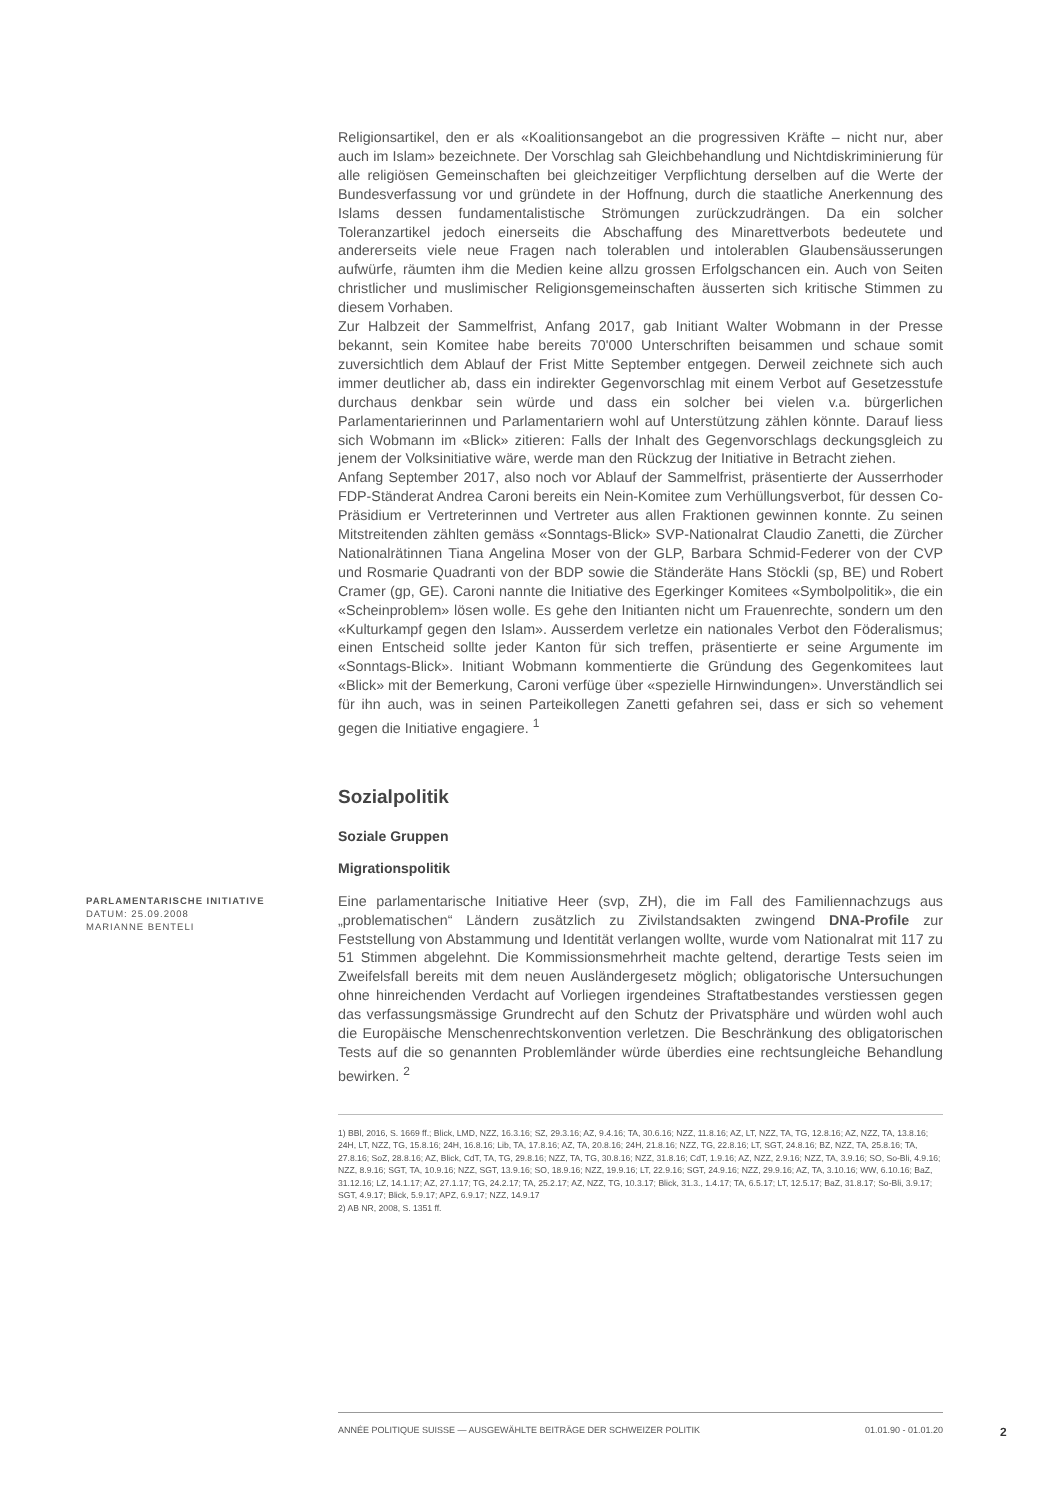Religionsartikel, den er als «Koalitionsangebot an die progressiven Kräfte – nicht nur, aber auch im Islam» bezeichnete. Der Vorschlag sah Gleichbehandlung und Nichtdiskriminierung für alle religiösen Gemeinschaften bei gleichzeitiger Verpflichtung derselben auf die Werte der Bundesverfassung vor und gründete in der Hoffnung, durch die staatliche Anerkennung des Islams dessen fundamentalistische Strömungen zurückzudrängen. Da ein solcher Toleranzartikel jedoch einerseits die Abschaffung des Minarettverbots bedeutete und andererseits viele neue Fragen nach tolerablen und intolerablen Glaubensäusserungen aufwürfe, räumten ihm die Medien keine allzu grossen Erfolgschancen ein. Auch von Seiten christlicher und muslimischer Religionsgemeinschaften äusserten sich kritische Stimmen zu diesem Vorhaben.
Zur Halbzeit der Sammelfrist, Anfang 2017, gab Initiant Walter Wobmann in der Presse bekannt, sein Komitee habe bereits 70'000 Unterschriften beisammen und schaue somit zuversichtlich dem Ablauf der Frist Mitte September entgegen. Derweil zeichnete sich auch immer deutlicher ab, dass ein indirekter Gegenvorschlag mit einem Verbot auf Gesetzesstufe durchaus denkbar sein würde und dass ein solcher bei vielen v.a. bürgerlichen Parlamentarierinnen und Parlamentariern wohl auf Unterstützung zählen könnte. Darauf liess sich Wobmann im «Blick» zitieren: Falls der Inhalt des Gegenvorschlags deckungsgleich zu jenem der Volksinitiative wäre, werde man den Rückzug der Initiative in Betracht ziehen.
Anfang September 2017, also noch vor Ablauf der Sammelfrist, präsentierte der Ausserrhoder FDP-Ständerat Andrea Caroni bereits ein Nein-Komitee zum Verhüllungsverbot, für dessen Co-Präsidium er Vertreterinnen und Vertreter aus allen Fraktionen gewinnen konnte. Zu seinen Mitstreitenden zählten gemäss «Sonntags-Blick» SVP-Nationalrat Claudio Zanetti, die Zürcher Nationalrätinnen Tiana Angelina Moser von der GLP, Barbara Schmid-Federer von der CVP und Rosmarie Quadranti von der BDP sowie die Ständeräte Hans Stöckli (sp, BE) und Robert Cramer (gp, GE). Caroni nannte die Initiative des Egerkinger Komitees «Symbolpolitik», die ein «Scheinproblem» lösen wolle. Es gehe den Initianten nicht um Frauenrechte, sondern um den «Kulturkampf gegen den Islam». Ausserdem verletze ein nationales Verbot den Föderalismus; einen Entscheid sollte jeder Kanton für sich treffen, präsentierte er seine Argumente im «Sonntags-Blick». Initiant Wobmann kommentierte die Gründung des Gegenkomitees laut «Blick» mit der Bemerkung, Caroni verfüge über «spezielle Hirnwindungen». Unverständlich sei für ihn auch, was in seinen Parteikollegen Zanetti gefahren sei, dass er sich so vehement gegen die Initiative engagiere. <sup>1</sup>
Sozialpolitik
Soziale Gruppen
Migrationspolitik
PARLAMENTARISCHE INITIATIVE
DATUM: 25.09.2008
MARIANNE BENTELI
Eine parlamentarische Initiative Heer (svp, ZH), die im Fall des Familiennachzugs aus „problematischen“ Ländern zusätzlich zu Zivilstandsakten zwingend DNA-Profile zur Feststellung von Abstammung und Identität verlangen wollte, wurde vom Nationalrat mit 117 zu 51 Stimmen abgelehnt. Die Kommissionsmehrheit machte geltend, derartige Tests seien im Zweifelsfall bereits mit dem neuen Ausländergesetz möglich; obligatorische Untersuchungen ohne hinreichenden Verdacht auf Vorliegen irgendeines Straftatbestandes verstiessen gegen das verfassungsmässige Grundrecht auf den Schutz der Privatsphäre und würden wohl auch die Europäische Menschenrechtskonvention verletzen. Die Beschränkung des obligatorischen Tests auf die so genannten Problemländer würde überdies eine rechtsungleiche Behandlung bewirken. <sup>2</sup>
1) BBl, 2016, S. 1669 ff.; Blick, LMD, NZZ, 16.3.16; SZ, 29.3.16; AZ, 9.4.16; TA, 30.6.16; NZZ, 11.8.16; AZ, LT, NZZ, TA, TG, 12.8.16; AZ, NZZ, TA, 13.8.16; 24H, LT, NZZ, TG, 15.8.16; 24H, 16.8.16; Lib, TA, 17.8.16; AZ, TA, 20.8.16; 24H, 21.8.16; NZZ, TG, 22.8.16; LT, SGT, 24.8.16; BZ, NZZ, TA, 25.8.16; TA, 27.8.16; SoZ, 28.8.16; AZ, Blick, CdT, TA, TG, 29.8.16; NZZ, TA, TG, 30.8.16; NZZ, 31.8.16; CdT, 1.9.16; AZ, NZZ, 2.9.16; NZZ, TA, 3.9.16; SO, So-Bli, 4.9.16; NZZ, 8.9.16; SGT, TA, 10.9.16; NZZ, SGT, 13.9.16; SO, 18.9.16; NZZ, 19.9.16; LT, 22.9.16; SGT, 24.9.16; NZZ, 29.9.16; AZ, TA, 3.10.16; WW, 6.10.16; BaZ, 31.12.16; LZ, 14.1.17; AZ, 27.1.17; TG, 24.2.17; TA, 25.2.17; AZ, NZZ, TG, 10.3.17; Blick, 31.3., 1.4.17; TA, 6.5.17; LT, 12.5.17; BaZ, 31.8.17; So-Bli, 3.9.17; SGT, 4.9.17; Blick, 5.9.17; APZ, 6.9.17; NZZ, 14.9.17
2) AB NR, 2008, S. 1351 ff.
ANNÉE POLITIQUE SUISSE — AUSGEWÄHLTE BEITRÄGE DER SCHWEIZER POLITIK 01.01.90 - 01.01.20
2